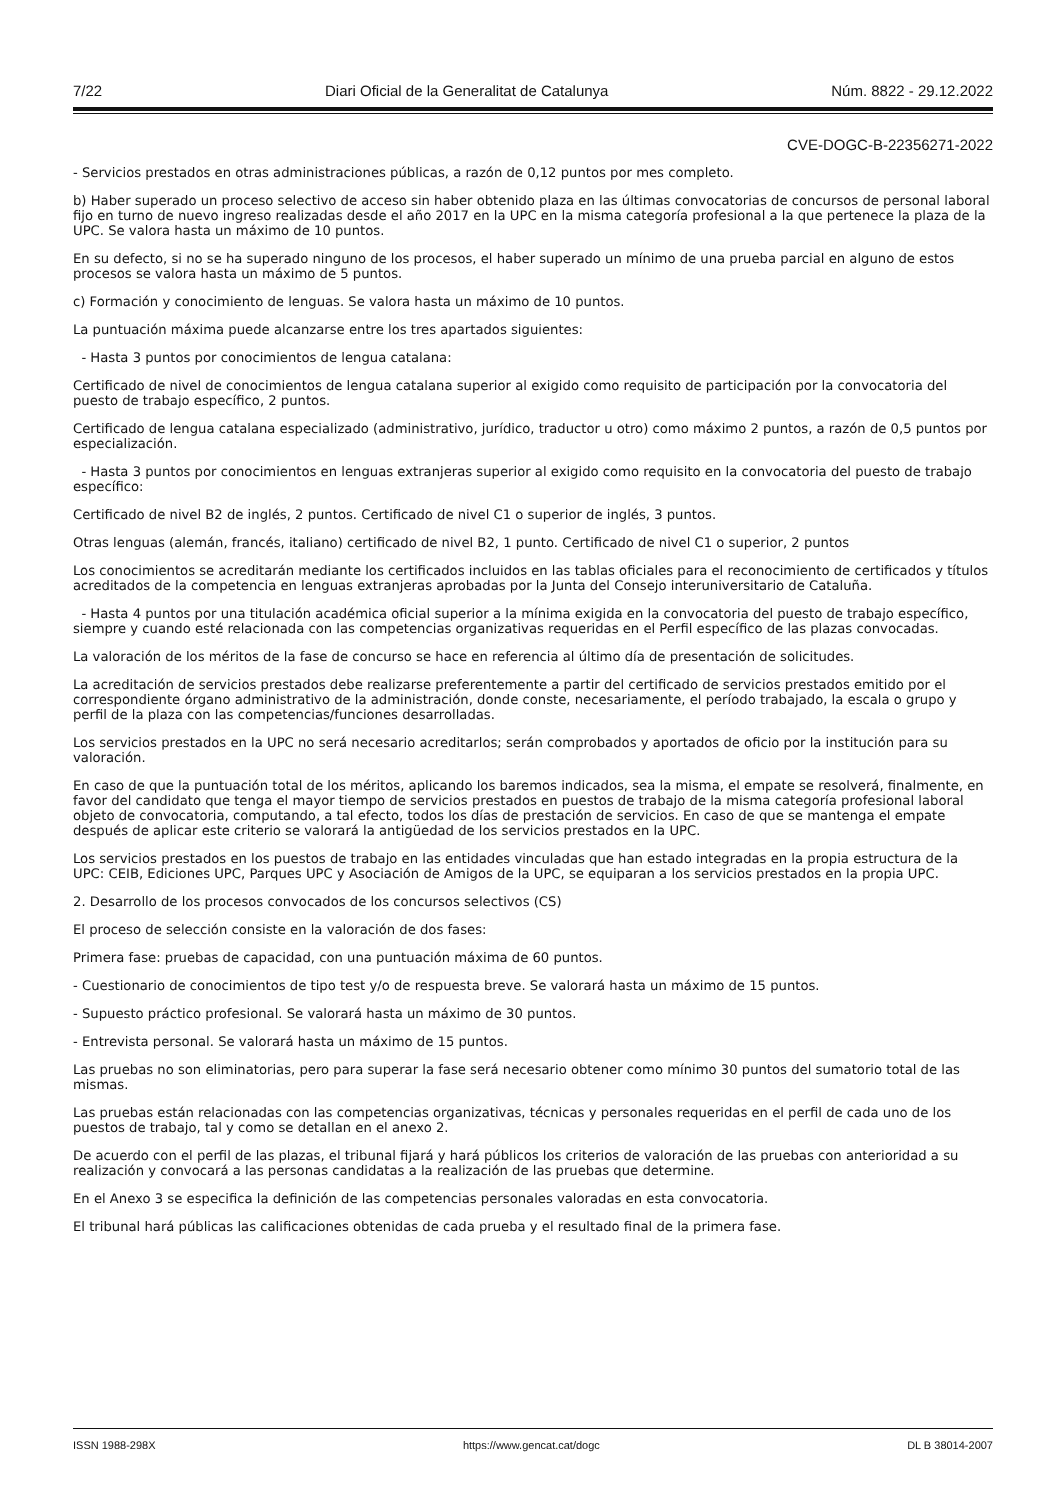7/22 Diari Oficial de la Generalitat de Catalunya Núm. 8822 - 29.12.2022
CVE-DOGC-B-22356271-2022
- Servicios prestados en otras administraciones públicas, a razón de 0,12 puntos por mes completo.
b) Haber superado un proceso selectivo de acceso sin haber obtenido plaza en las últimas convocatorias de concursos de personal laboral fijo en turno de nuevo ingreso realizadas desde el año 2017 en la UPC en la misma categoría profesional a la que pertenece la plaza de la UPC. Se valora hasta un máximo de 10 puntos.
En su defecto, si no se ha superado ninguno de los procesos, el haber superado un mínimo de una prueba parcial en alguno de estos procesos se valora hasta un máximo de 5 puntos.
c) Formación y conocimiento de lenguas. Se valora hasta un máximo de 10 puntos.
La puntuación máxima puede alcanzarse entre los tres apartados siguientes:
- Hasta 3 puntos por conocimientos de lengua catalana:
Certificado de nivel de conocimientos de lengua catalana superior al exigido como requisito de participación por la convocatoria del puesto de trabajo específico, 2 puntos.
Certificado de lengua catalana especializado (administrativo, jurídico, traductor u otro) como máximo 2 puntos, a razón de 0,5 puntos por especialización.
- Hasta 3 puntos por conocimientos en lenguas extranjeras superior al exigido como requisito en la convocatoria del puesto de trabajo específico:
Certificado de nivel B2 de inglés, 2 puntos. Certificado de nivel C1 o superior de inglés, 3 puntos.
Otras lenguas (alemán, francés, italiano) certificado de nivel B2, 1 punto. Certificado de nivel C1 o superior, 2 puntos
Los conocimientos se acreditarán mediante los certificados incluidos en las tablas oficiales para el reconocimiento de certificados y títulos acreditados de la competencia en lenguas extranjeras aprobadas por la Junta del Consejo interuniversitario de Cataluña.
- Hasta 4 puntos por una titulación académica oficial superior a la mínima exigida en la convocatoria del puesto de trabajo específico, siempre y cuando esté relacionada con las competencias organizativas requeridas en el Perfil específico de las plazas convocadas.
La valoración de los méritos de la fase de concurso se hace en referencia al último día de presentación de solicitudes.
La acreditación de servicios prestados debe realizarse preferentemente a partir del certificado de servicios prestados emitido por el correspondiente órgano administrativo de la administración, donde conste, necesariamente, el período trabajado, la escala o grupo y perfil de la plaza con las competencias/funciones desarrolladas.
Los servicios prestados en la UPC no será necesario acreditarlos; serán comprobados y aportados de oficio por la institución para su valoración.
En caso de que la puntuación total de los méritos, aplicando los baremos indicados, sea la misma, el empate se resolverá, finalmente, en favor del candidato que tenga el mayor tiempo de servicios prestados en puestos de trabajo de la misma categoría profesional laboral objeto de convocatoria, computando, a tal efecto, todos los días de prestación de servicios. En caso de que se mantenga el empate después de aplicar este criterio se valorará la antigüedad de los servicios prestados en la UPC.
Los servicios prestados en los puestos de trabajo en las entidades vinculadas que han estado integradas en la propia estructura de la UPC: CEIB, Ediciones UPC, Parques UPC y Asociación de Amigos de la UPC, se equiparan a los servicios prestados en la propia UPC.
2. Desarrollo de los procesos convocados de los concursos selectivos (CS)
El proceso de selección consiste en la valoración de dos fases:
Primera fase: pruebas de capacidad, con una puntuación máxima de 60 puntos.
- Cuestionario de conocimientos de tipo test y/o de respuesta breve. Se valorará hasta un máximo de 15 puntos.
- Supuesto práctico profesional. Se valorará hasta un máximo de 30 puntos.
- Entrevista personal. Se valorará hasta un máximo de 15 puntos.
Las pruebas no son eliminatorias, pero para superar la fase será necesario obtener como mínimo 30 puntos del sumatorio total de las mismas.
Las pruebas están relacionadas con las competencias organizativas, técnicas y personales requeridas en el perfil de cada uno de los puestos de trabajo, tal y como se detallan en el anexo 2.
De acuerdo con el perfil de las plazas, el tribunal fijará y hará públicos los criterios de valoración de las pruebas con anterioridad a su realización y convocará a las personas candidatas a la realización de las pruebas que determine.
En el Anexo 3 se especifica la definición de las competencias personales valoradas en esta convocatoria.
El tribunal hará públicas las calificaciones obtenidas de cada prueba y el resultado final de la primera fase.
ISSN 1988-298X https://www.gencat.cat/dogc DL B 38014-2007